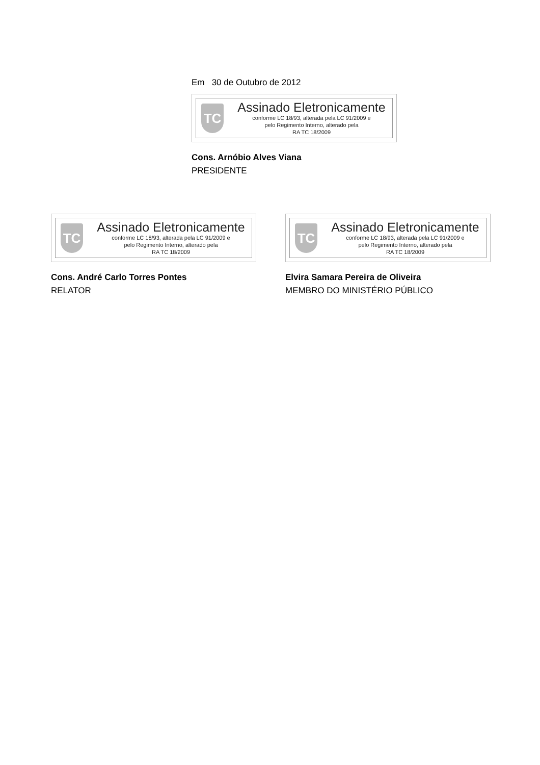Em 30 de Outubro de 2012
TC
Assinado Eletronicamente
conforme LC 18/93, alterada pela LC 91/2009 e
pelo Regimento Interno, alterado pela
RA TC 18/2009
Cons. Arnóbio Alves Viana
PRESIDENTE
TC
Assinado Eletronicamente
conforme LC 18/93, alterada pela LC 91/2009 e
pelo Regimento Interno, alterado pela
RA TC 18/2009
Cons. André Carlo Torres Pontes
RELATOR
TC
Assinado Eletronicamente
conforme LC 18/93, alterada pela LC 91/2009 e
pelo Regimento Interno, alterado pela
RA TC 18/2009
Elvira Samara Pereira de Oliveira
MEMBRO DO MINISTÉRIO PÚBLICO